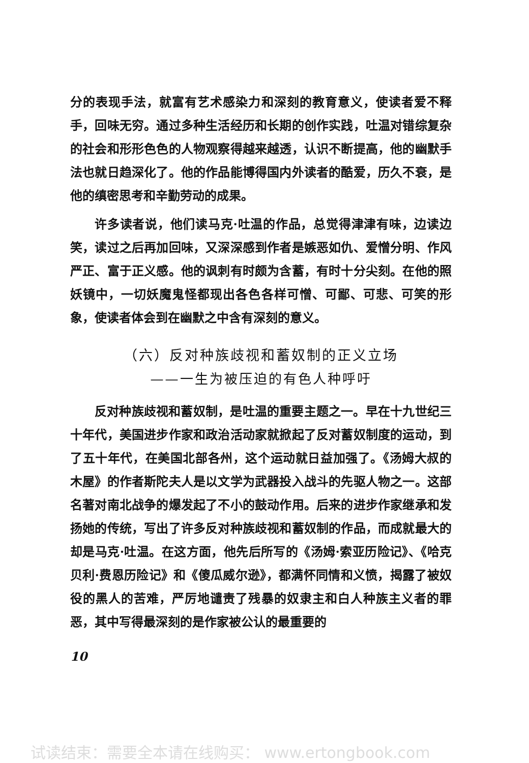分的表现手法，就富有艺术感染力和深刻的教育意义，使读者爱不释手，回味无穷。通过多种生活经历和长期的创作实践，吐温对错综复杂的社会和形形色色的人物观察得越来越透，认识不断提高，他的幽默手法也就日趋深化了。他的作品能博得国内外读者的酷爱，历久不衰，是他的缜密思考和辛勤劳动的成果。
许多读者说，他们读马克·吐温的作品，总觉得津津有味，边读边笑，读过之后再加回味，又深深感到作者是嫉恶如仇、爱憎分明、作风严正、富于正义感。他的讽刺有时颇为含蓄，有时十分尖刻。在他的照妖镜中，一切妖魔鬼怪都现出各色各样可憎、可鄙、可悲、可笑的形象，使读者体会到在幽默之中含有深刻的意义。
（六）反对种族歧视和蓄奴制的正义立场
——一生为被压迫的有色人种呼吁
反对种族歧视和蓄奴制，是吐温的重要主题之一。早在十九世纪三十年代，美国进步作家和政治活动家就掀起了反对蓄奴制度的运动，到了五十年代，在美国北部各州，这个运动就日益加强了。《汤姆大叔的木屋》的作者斯陀夫人是以文学为武器投入战斗的先驱人物之一。这部名著对南北战争的爆发起了不小的鼓动作用。后来的进步作家继承和发扬她的传统，写出了许多反对种族歧视和蓄奴制的作品，而成就最大的却是马克·吐温。在这方面，他先后所写的《汤姆·索亚历险记》、《哈克贝利·费恩历险记》和《傻瓜威尔逊》，都满怀同情和义愤，揭露了被奴役的黑人的苦难，严厉地谴责了残暴的奴隶主和白人种族主义者的罪恶，其中写得最深刻的是作家被公认的最重要的
10
试读结束：需要全本请在线购买： www.ertongbook.com